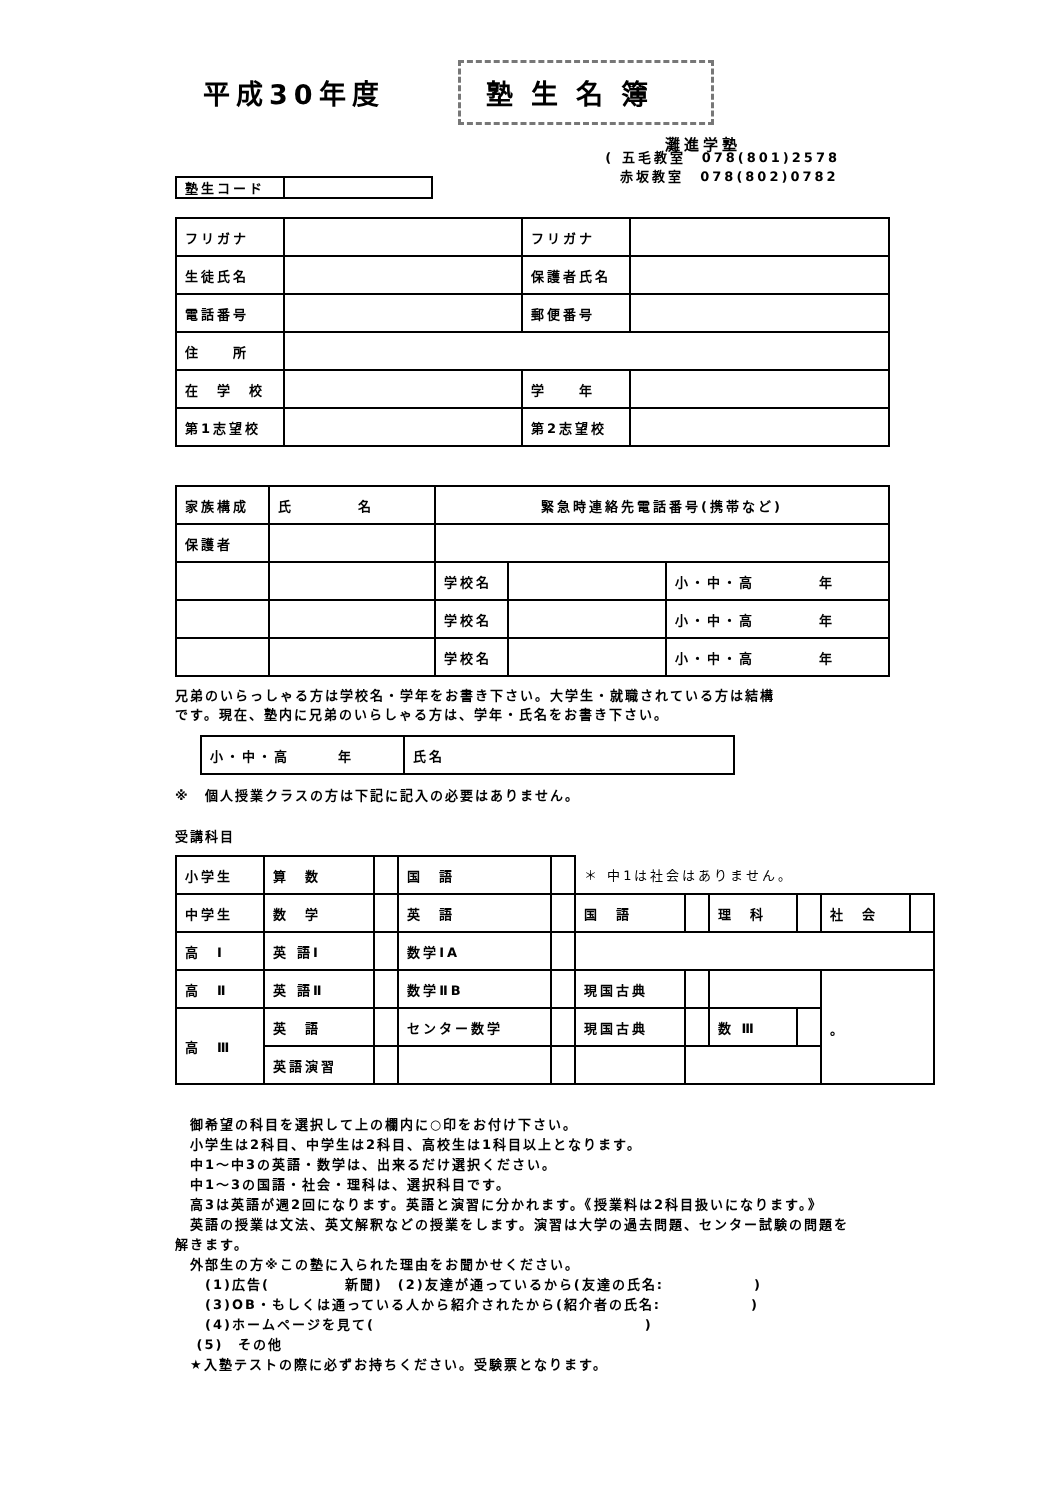平成30年度
塾生名簿
灘進学塾
| 塾生コード | |
( 五毛教室　078(801)2578
赤坂教室　078(802)0782
| フリガナ | | フリガナ | |
| 生徒氏名 | | 保護者氏名 | |
| 電話番号 | | 郵便番号 | |
| 住 所 | | | |
| 在 学 校 | | 学 年 | |
| 第1志望校 | | 第2志望校 | |
| 家族構成 | 氏 名 | 緊急時連絡先電話番号(携帯など) | | |
| 保護者 | | | | |
| | | 学校名 | | 小・中・高 年 |
| | | 学校名 | | 小・中・高 年 |
| | | 学校名 | | 小・中・高 年 |
兄弟のいらっしゃる方は学校名・学年をお書き下さい。大学生・就職されている方は結構
です。現在、塾内に兄弟のいらしゃる方は、学年・氏名をお書き下さい。
| 小・中・高 年 | 氏名 |
※　個人授業クラスの方は下記に記入の必要はありません。
受講科目
| 小学生 | 算 数 | | 国 語 | | ＊ 中1は社会はありません。 | | | | | |
| 中学生 | 数 学 | | 英 語 | | 国 語 | | 理 科 | | 社 会 | |
| 高 Ⅰ | 英 語Ⅰ | | 数学ⅠA | | | | | | | |
| 高 Ⅱ | 英 語Ⅱ | | 数学ⅡB | | 現国古典 | | | | 。 | |
| 高 Ⅲ | 英 語 | | センター数学 | | 現国古典 | | 数 Ⅲ | | | |
| | 英語演習 | | | | | | | | | |
　御希望の科目を選択して上の欄内に○印をお付け下さい。
　小学生は2科目、中学生は2科目、高校生は1科目以上となります。
　中1～中3の英語・数学は、出来るだけ選択ください。
　中1～3の国語・社会・理科は、選択科目です。
　高3は英語が週2回になります。英語と演習に分かれます。《授業料は2科目扱いになります。》
　英語の授業は文法、英文解釈などの授業をします。演習は大学の過去問題、センター試験の問題を
解きます。
　外部生の方※この塾に入られた理由をお聞かせください。
　　(1)広告(　　　　　新聞)　(2)友達が通っているから(友達の氏名:　　　　　　)
　　(3)OB・もしくは通っている人から紹介されたから(紹介者の氏名:　　　　　　)
　　(4)ホームページを見て(　　　　　　　　　　　　　　　　　　)
　 (5)　その他
　★入塾テストの際に必ずお持ちください。受験票となります。